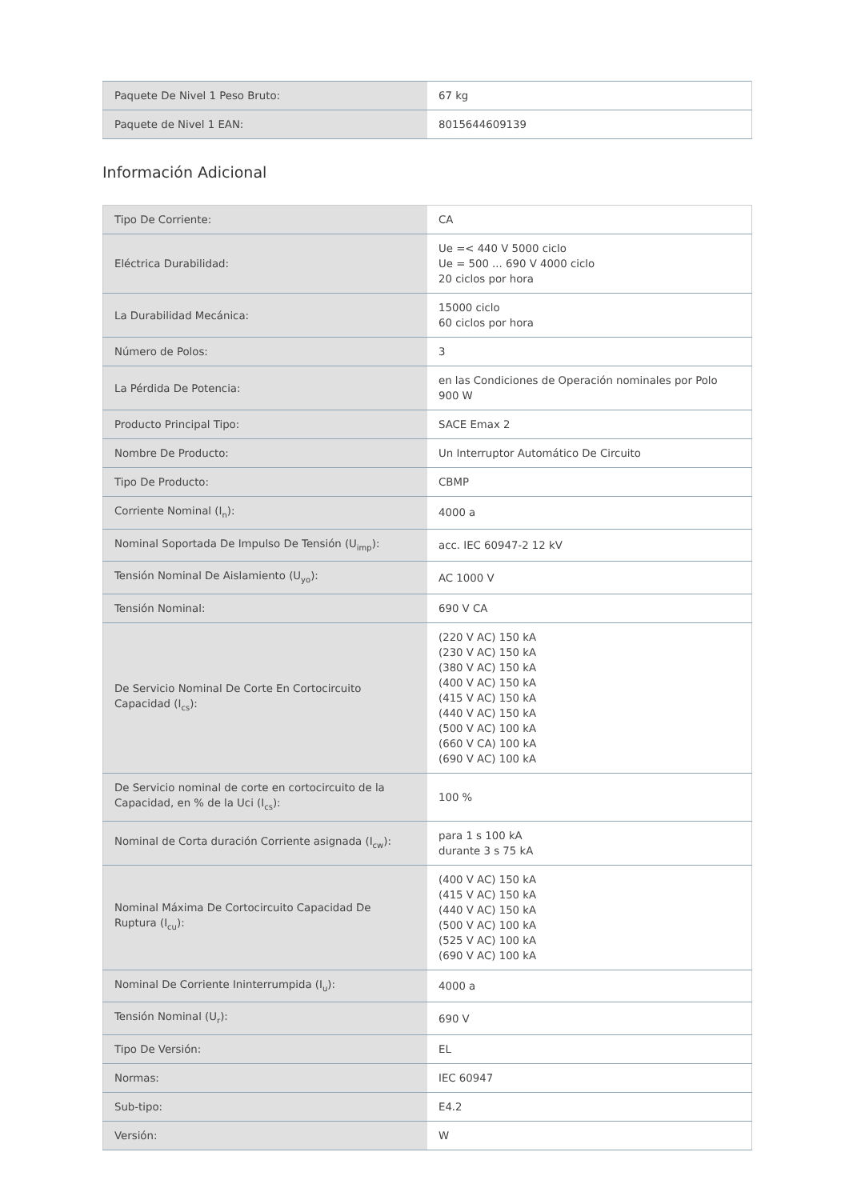| Paquete De Nivel 1 Peso Bruto: | 67 kg |
| Paquete de Nivel 1 EAN: | 8015644609139 |
Información Adicional
| Tipo De Corriente: | CA |
| Eléctrica Durabilidad: | Ue =< 440 V 5000 ciclo Ue = 500 ... 690 V 4000 ciclo 20 ciclos por hora |
| La Durabilidad Mecánica: | 15000 ciclo 60 ciclos por hora |
| Número de Polos: | 3 |
| La Pérdida De Potencia: | en las Condiciones de Operación nominales por Polo 900 W |
| Producto Principal Tipo: | SACE Emax 2 |
| Nombre De Producto: | Un Interruptor Automático De Circuito |
| Tipo De Producto: | CBMP |
| Corriente Nominal (I<sub>n</sub>): | 4000 a |
| Nominal Soportada De Impulso De Tensión (U<sub>imp</sub>): | acc. IEC 60947-2 12 kV |
| Tensión Nominal De Aislamiento (U<sub>yo</sub>): | AC 1000 V |
| Tensión Nominal: | 690 V CA |
| De Servicio Nominal De Corte En Cortocircuito Capacidad (I<sub>cs</sub>): | (220 V AC) 150 kA (230 V AC) 150 kA (380 V AC) 150 kA (400 V AC) 150 kA (415 V AC) 150 kA (440 V AC) 150 kA (500 V AC) 100 kA (660 V CA) 100 kA (690 V AC) 100 kA |
| De Servicio nominal de corte en cortocircuito de la Capacidad, en % de la Uci (I<sub>cs</sub>): | 100 % |
| Nominal de Corta duración Corriente asignada (I<sub>cw</sub>): | para 1 s 100 kA durante 3 s 75 kA |
| Nominal Máxima De Cortocircuito Capacidad De Ruptura (I<sub>cu</sub>): | (400 V AC) 150 kA (415 V AC) 150 kA (440 V AC) 150 kA (500 V AC) 100 kA (525 V AC) 100 kA (690 V AC) 100 kA |
| Nominal De Corriente Ininterrumpida (I<sub>u</sub>): | 4000 a |
| Tensión Nominal (U<sub>r</sub>): | 690 V |
| Tipo De Versión: | EL |
| Normas: | IEC 60947 |
| Sub-tipo: | E4.2 |
| Versión: | W |